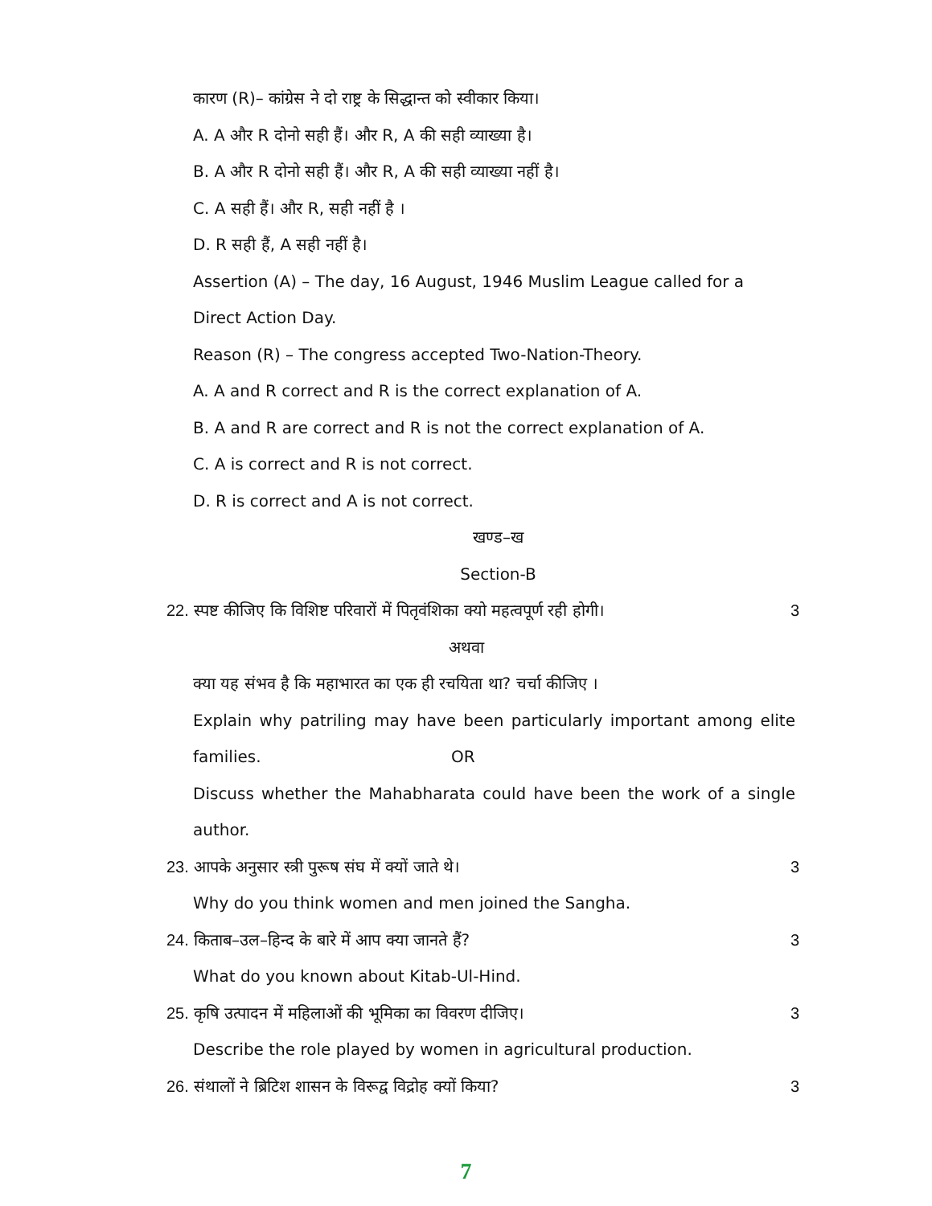कारण (R)– कांग्रेस ने दो राष्ट्र के सिद्धान्त को स्वीकार किया।
A. A और R दोनो सही हैं। और R, A की सही व्याख्या है।
B. A और R दोनो सही हैं। और R, A की सही व्याख्या नहीं है।
C. A सही हैं। और R, सही नहीं है ।
D. R सही हैं, A सही नहीं है।
Assertion (A) – The day, 16 August, 1946 Muslim League called for a Direct Action Day.
Reason (R) – The congress accepted Two-Nation-Theory.
A. A and R correct and R is the correct explanation of A.
B. A and R are correct and R is not the correct explanation of A.
C. A is correct and R is not correct.
D. R is correct and A is not correct.
खण्ड–ख
Section-B
22.
स्पष्ट कीजिए कि विशिष्ट परिवारों में पितृवंशिका क्यो महत्वपूर्ण रही होगी।
3
अथवा
क्या यह संभव है कि महाभारत का एक ही रचयिता था? चर्चा कीजिए ।
Explain why patriling may have been particularly important among elite families. OR
Discuss whether the Mahabharata could have been the work of a single author.
23.
आपके अनुसार स्त्री पुरूष संघ में क्यों जाते थे।
3
Why do you think women and men joined the Sangha.
24.
किताब–उल–हिन्द के बारे में आप क्या जानते हैं?
3
What do you known about Kitab-Ul-Hind.
25.
कृषि उत्पादन में महिलाओं की भूमिका का विवरण दीजिए।
3
Describe the role played by women in agricultural production.
26.
संथालों ने ब्रिटिश शासन के विरूद्व विद्रोह क्यों किया?
3
7